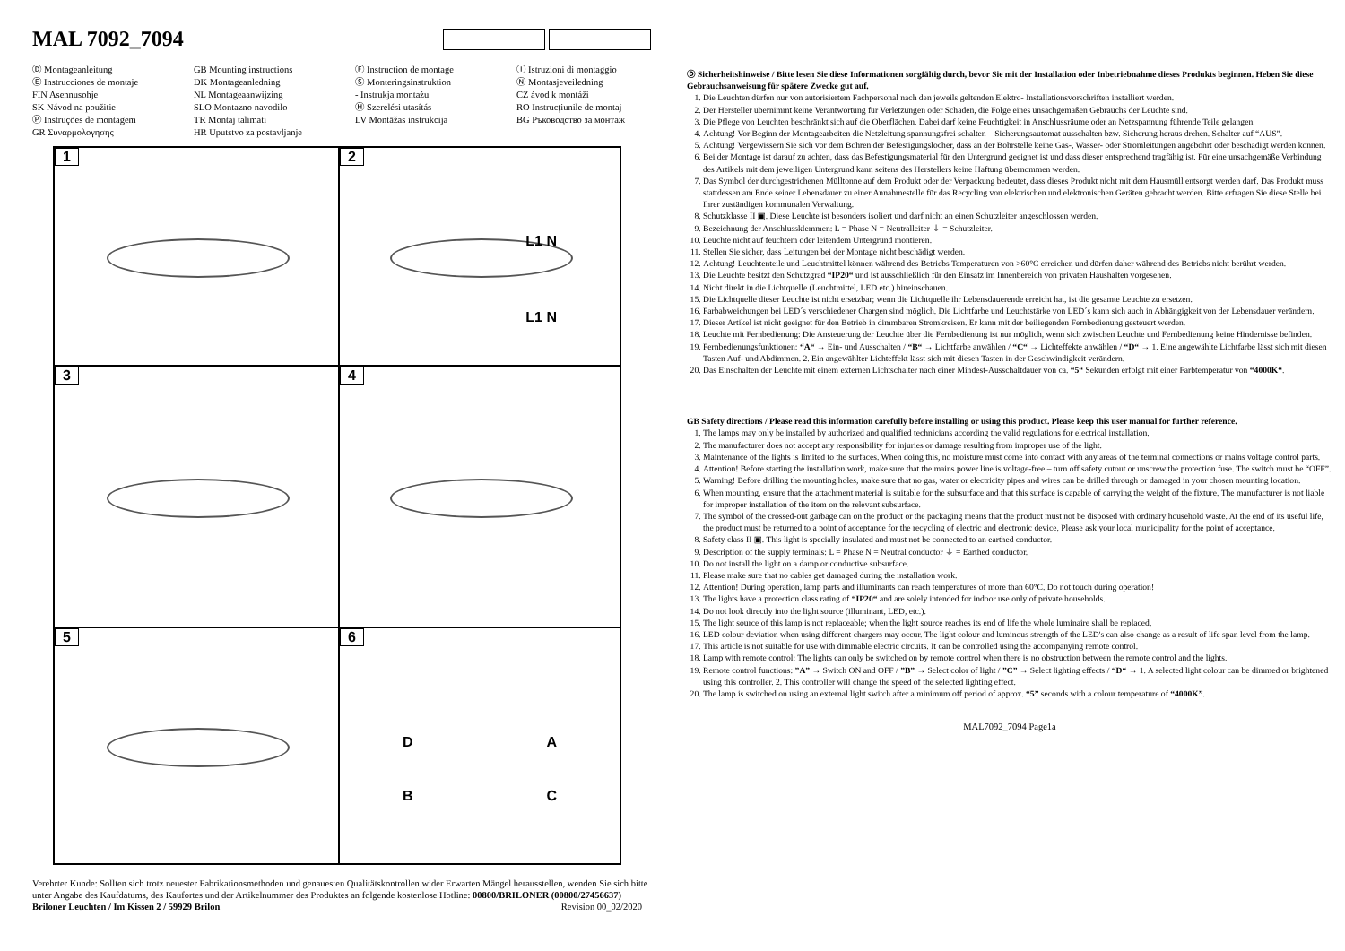MAL 7092_7094
Ⓓ Montageanleitung
GB Mounting instructions
Ⓕ Instruction de montage
Ⓘ Istruzioni di montaggio
Ⓔ Instrucciones de montaje
DK Montageanledning
Ⓢ Monteringsinstruktion
Ⓝ Montasjeveiledning
FIN Asennusohje
NL Montageaanwijzing
- Instrukja montażu
CZ ávod k montáži
SK Návod na použitie
SLO Montazno navodilo
Ⓗ Szerelési utasítás
RO Instrucţiunile de montaj
Ⓟ Instruções de montagem
TR Montaj talimati
LV Montāžas instrukcija
BG Ръководство за монтаж
GR Συναρμολογησης
HR Uputstvo za postavljanje
1
2
L1 N
L1 N
3
4
5
6
D A
B C
Verehrter Kunde: Sollten sich trotz neuester Fabrikationsmethoden und genauesten Qualitätskontrollen wider Erwarten Mängel herausstellen, wenden Sie sich bitte unter Angabe des Kaufdatums, des Kaufortes und der Artikelnummer des Produktes an folgende kostenlose Hotline: 00800/BRILONER (00800/27456637) Briloner Leuchten / Im Kissen 2 / 59929 Brilon Revision 00_02/2020
Ⓓ Sicherheitshinweise / Bitte lesen Sie diese Informationen sorgfältig durch, bevor Sie mit der Installation oder Inbetriebnahme dieses Produkts beginnen. Heben Sie diese Gebrauchsanweisung für spätere Zwecke gut auf.
1. Die Leuchten dürfen nur von autorisiertem Fachpersonal nach den jeweils geltenden Elektro- Installationsvorschriften installiert werden.
2. Der Hersteller übernimmt keine Verantwortung für Verletzungen oder Schäden, die Folge eines unsachgemäßen Gebrauchs der Leuchte sind.
3. Die Pflege von Leuchten beschränkt sich auf die Oberflächen. Dabei darf keine Feuchtigkeit in Anschlussräume oder an Netzspannung führende Teile gelangen.
4. Achtung! Vor Beginn der Montagearbeiten die Netzleitung spannungsfrei schalten – Sicherungsautomat ausschalten bzw. Sicherung heraus drehen. Schalter auf “AUS”.
5. Achtung! Vergewissern Sie sich vor dem Bohren der Befestigungslöcher, dass an der Bohrstelle keine Gas-, Wasser- oder Stromleitungen angebohrt oder beschädigt werden können.
6. Bei der Montage ist darauf zu achten, dass das Befestigungsmaterial für den Untergrund geeignet ist und dass dieser entsprechend tragfähig ist. Für eine unsachgemäße Verbindung des Artikels mit dem jeweiligen Untergrund kann seitens des Herstellers keine Haftung übernommen werden.
7. Das Symbol der durchgestrichenen Mülltonne auf dem Produkt oder der Verpackung bedeutet, dass dieses Produkt nicht mit dem Hausmüll entsorgt werden darf. Das Produkt muss stattdessen am Ende seiner Lebensdauer zu einer Annahmestelle für das Recycling von elektrischen und elektronischen Geräten gebracht werden. Bitte erfragen Sie diese Stelle bei Ihrer zuständigen kommunalen Verwaltung.
8. Schutzklasse II ▣. Diese Leuchte ist besonders isoliert und darf nicht an einen Schutzleiter angeschlossen werden.
9. Bezeichnung der Anschlussklemmen: L = Phase N = Neutralleiter ⏚ = Schutzleiter.
10. Leuchte nicht auf feuchtem oder leitendem Untergrund montieren.
11. Stellen Sie sicher, dass Leitungen bei der Montage nicht beschädigt werden.
12. Achtung! Leuchtenteile und Leuchtmittel können während des Betriebs Temperaturen von >60°C erreichen und dürfen daher während des Betriebs nicht berührt werden.
13. Die Leuchte besitzt den Schutzgrad “IP20“ und ist ausschließlich für den Einsatz im Innenbereich von privaten Haushalten vorgesehen.
14. Nicht direkt in die Lichtquelle (Leuchtmittel, LED etc.) hineinschauen.
15. Die Lichtquelle dieser Leuchte ist nicht ersetzbar; wenn die Lichtquelle ihr Lebensdauerende erreicht hat, ist die gesamte Leuchte zu ersetzen.
16. Farbabweichungen bei LED´s verschiedener Chargen sind möglich. Die Lichtfarbe und Leuchtstärke von LED´s kann sich auch in Abhängigkeit von der Lebensdauer verändern.
17. Dieser Artikel ist nicht geeignet für den Betrieb in dimmbaren Stromkreisen. Er kann mit der beiliegenden Fernbedienung gesteuert werden.
18. Leuchte mit Fernbedienung: Die Ansteuerung der Leuchte über die Fernbedienung ist nur möglich, wenn sich zwischen Leuchte und Fernbedienung keine Hindernisse befinden.
19. Fernbedienungsfunktionen: “A“ → Ein- und Ausschalten / “B“ → Lichtfarbe anwählen / “C“ → Lichteffekte anwählen / “D“ → 1. Eine angewählte Lichtfarbe lässt sich mit diesen Tasten Auf- und Abdimmen. 2. Ein angewählter Lichteffekt lässt sich mit diesen Tasten in der Geschwindigkeit verändern.
20. Das Einschalten der Leuchte mit einem externen Lichtschalter nach einer Mindest-Ausschaltdauer von ca. “5“ Sekunden erfolgt mit einer Farbtemperatur von “4000K“.
GB Safety directions / Please read this information carefully before installing or using this product. Please keep this user manual for further reference.
1. The lamps may only be installed by authorized and qualified technicians according the valid regulations for electrical installation.
2. The manufacturer does not accept any responsibility for injuries or damage resulting from improper use of the light.
3. Maintenance of the lights is limited to the surfaces. When doing this, no moisture must come into contact with any areas of the terminal connections or mains voltage control parts.
4. Attention! Before starting the installation work, make sure that the mains power line is voltage-free – turn off safety cutout or unscrew the protection fuse. The switch must be “OFF”.
5. Warning! Before drilling the mounting holes, make sure that no gas, water or electricity pipes and wires can be drilled through or damaged in your chosen mounting location.
6. When mounting, ensure that the attachment material is suitable for the subsurface and that this surface is capable of carrying the weight of the fixture. The manufacturer is not liable for improper installation of the item on the relevant subsurface.
7. The symbol of the crossed-out garbage can on the product or the packaging means that the product must not be disposed with ordinary household waste. At the end of its useful life, the product must be returned to a point of acceptance for the recycling of electric and electronic device. Please ask your local municipality for the point of acceptance.
8. Safety class II ▣. This light is specially insulated and must not be connected to an earthed conductor.
9. Description of the supply terminals: L = Phase N = Neutral conductor ⏚ = Earthed conductor.
10. Do not install the light on a damp or conductive subsurface.
11. Please make sure that no cables get damaged during the installation work.
12. Attention! During operation, lamp parts and illuminants can reach temperatures of more than 60°C. Do not touch during operation!
13. The lights have a protection class rating of “IP20“ and are solely intended for indoor use only of private households.
14. Do not look directly into the light source (illuminant, LED, etc.).
15. The light source of this lamp is not replaceable; when the light source reaches its end of life the whole luminaire shall be replaced.
16. LED colour deviation when using different chargers may occur. The light colour and luminous strength of the LED's can also change as a result of life span level from the lamp.
17. This article is not suitable for use with dimmable electric circuits. It can be controlled using the accompanying remote control.
18. Lamp with remote control: The lights can only be switched on by remote control when there is no obstruction between the remote control and the lights.
19. Remote control functions: ”A” → Switch ON and OFF / ”B” → Select color of light / ”C” → Select lighting effects / “D“ → 1. A selected light colour can be dimmed or brightened using this controller. 2. This controller will change the speed of the selected lighting effect.
20. The lamp is switched on using an external light switch after a minimum off period of approx. “5” seconds with a colour temperature of “4000K”.
MAL7092_7094 Page1a